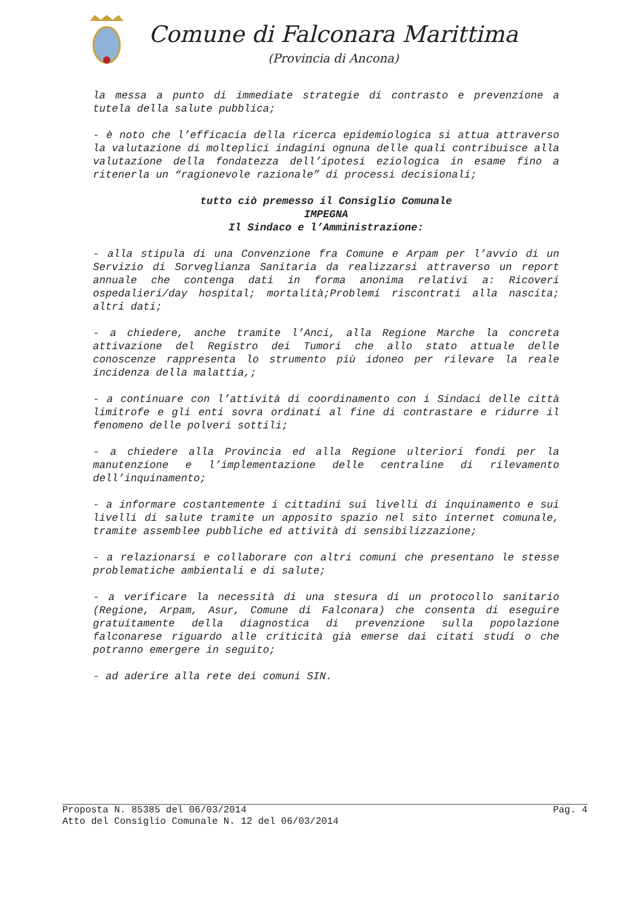Comune di Falconara Marittima
(Provincia di Ancona)
la messa a punto di immediate strategie di contrasto e prevenzione a tutela della salute pubblica;
- è noto che l’efficacia della ricerca epidemiologica si attua attraverso la valutazione di molteplici indagini ognuna delle quali contribuisce alla valutazione della fondatezza dell’ipotesi eziologica in esame fino a ritenerla un “ragionevole razionale” di processi decisionali;
tutto ciò premesso il Consiglio Comunale
IMPEGNA
Il Sindaco e l’Amministrazione:
- alla stipula di una Convenzione fra Comune e Arpam per l’avvio di un Servizio di Sorveglianza Sanitaria da realizzarsi attraverso un report annuale che contenga dati in forma anonima relativi a: Ricoveri ospedalieri/day hospital; mortalità;Problemi riscontrati alla nascita; altri dati;
- a chiedere, anche tramite l’Anci, alla Regione Marche la concreta attivazione del Registro dei Tumori che allo stato attuale delle conoscenze rappresenta lo strumento più idoneo per rilevare la reale incidenza della malattia,;
- a continuare con l’attività di coordinamento con i Sindaci delle città limitrofe e gli enti sovra ordinati al fine di contrastare e ridurre il fenomeno delle polveri sottili;
- a chiedere alla Provincia ed alla Regione ulteriori fondi per la manutenzione e l’implementazione delle centraline di rilevamento dell’inquinamento;
- a informare costantemente i cittadini sui livelli di inquinamento e sui livelli di salute tramite un apposito spazio nel sito internet comunale, tramite assemblee pubbliche ed attività di sensibilizzazione;
- a relazionarsi e collaborare con altri comuni che presentano le stesse problematiche ambientali e di salute;
- a verificare la necessità di una stesura di un protocollo sanitario (Regione, Arpam, Asur, Comune di Falconara) che consenta di eseguire gratuitamente della diagnostica di prevenzione sulla popolazione falconarese riguardo alle criticità già emerse dai citati studi o che potranno emergere in seguito;
- ad aderire alla rete dei comuni SIN.
Proposta N. 85385 del 06/03/2014 Pag. 4
Atto del Consiglio Comunale N. 12 del 06/03/2014